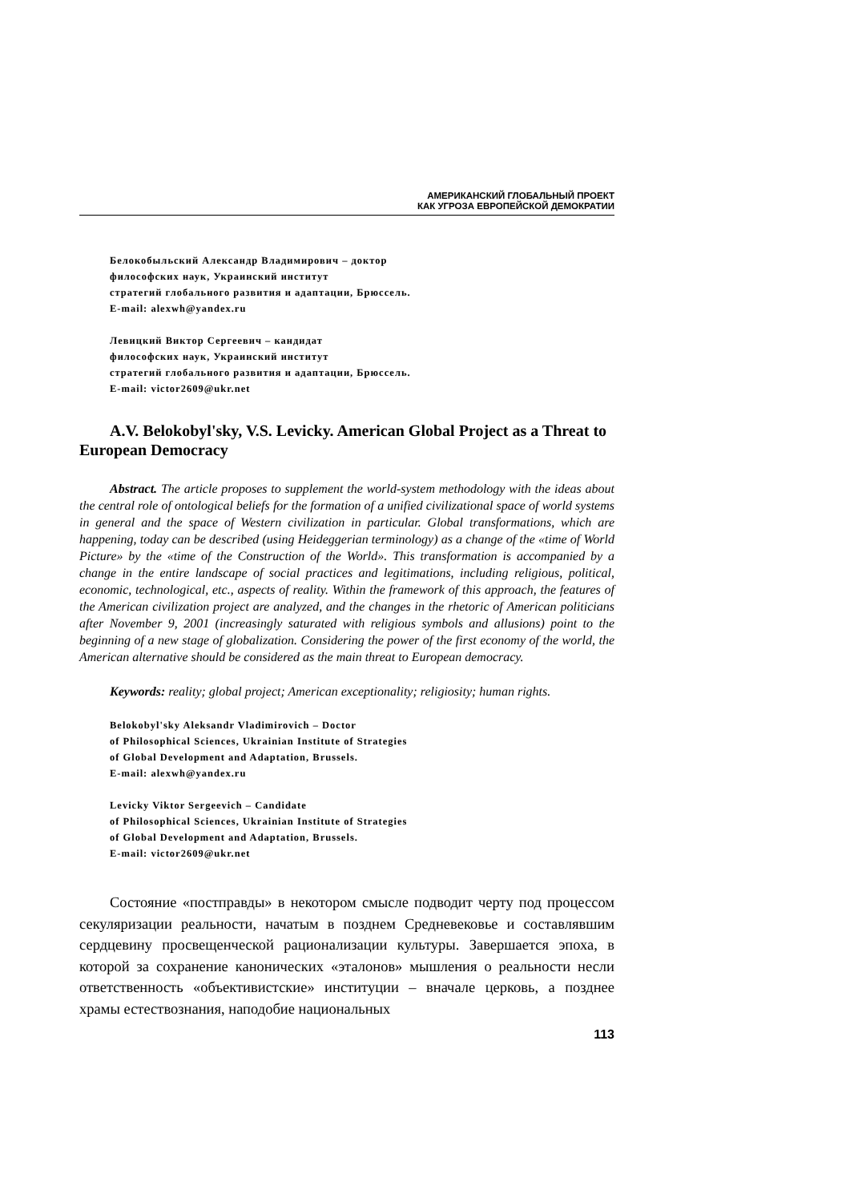АМЕРИКАНСКИЙ ГЛОБАЛЬНЫЙ ПРОЕКТ
КАК УГРОЗА ЕВРОПЕЙСКОЙ ДЕМОКРАТИИ
Белокобыльский Александр Владимирович – доктор
философских наук, Украинский институт
стратегий глобального развития и адаптации, Брюссель.
E-mail: alexwh@yandex.ru
Левицкий Виктор Сергеевич – кандидат
философских наук, Украинский институт
стратегий глобального развития и адаптации, Брюссель.
E-mail: victor2609@ukr.net
A.V. Belokobyl'sky, V.S. Levicky. American Global Project as a Threat to European Democracy
Abstract. The article proposes to supplement the world-system methodology with the ideas about the central role of ontological beliefs for the formation of a unified civilizational space of world systems in general and the space of Western civilization in particular. Global transformations, which are happening, today can be described (using Heideggerian terminology) as a change of the «time of World Picture» by the «time of the Construction of the World». This transformation is accompanied by a change in the entire landscape of social practices and legitimations, including religious, political, economic, technological, etc., aspects of reality. Within the framework of this approach, the features of the American civilization project are analyzed, and the changes in the rhetoric of American politicians after November 9, 2001 (increasingly saturated with religious symbols and allusions) point to the beginning of a new stage of globalization. Considering the power of the first economy of the world, the American alternative should be considered as the main threat to European democracy.
Keywords: reality; global project; American exceptionality; religiosity; human rights.
Belokobyl'sky Aleksandr Vladimirovich – Doctor
of Philosophical Sciences, Ukrainian Institute of Strategies
of Global Development and Adaptation, Brussels.
E-mail: alexwh@yandex.ru
Levicky Viktor Sergeevich – Candidate
of Philosophical Sciences, Ukrainian Institute of Strategies
of Global Development and Adaptation, Brussels.
E-mail: victor2609@ukr.net
Состояние «постправды» в некотором смысле подводит черту под процессом секуляризации реальности, начатым в позднем Средневековье и составлявшим сердцевину просвещенческой рационализации культуры. Завершается эпоха, в которой за сохранение канонических «эталонов» мышления о реальности несли ответственность «объективистские» институции – вначале церковь, а позднее храмы естествознания, наподобие национальных
113